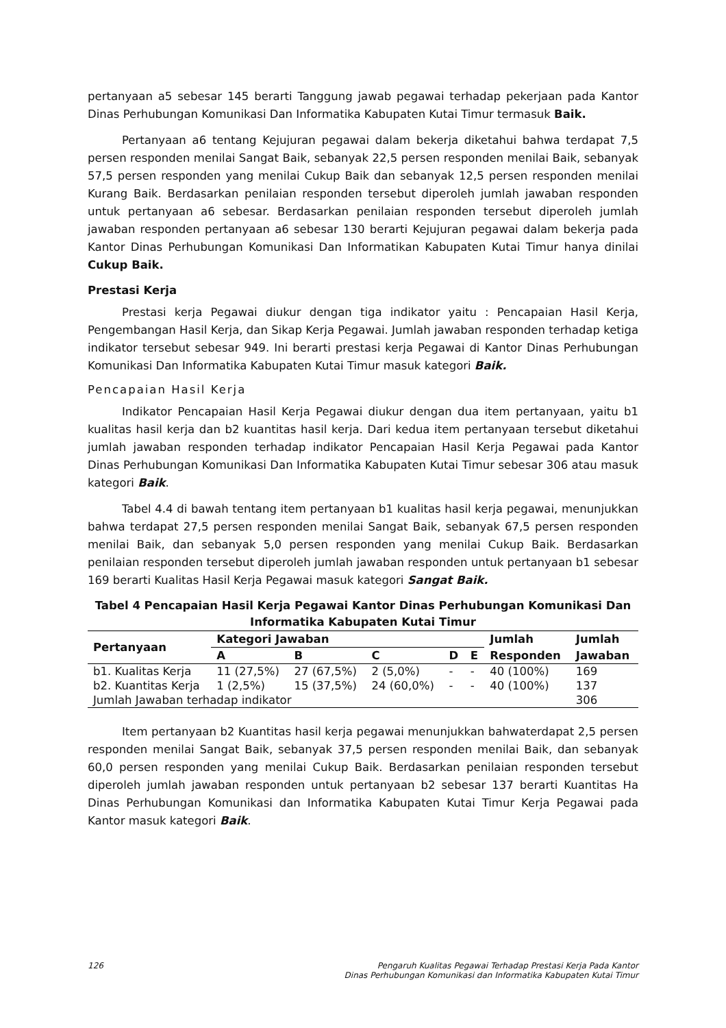pertanyaan a5 sebesar 145 berarti Tanggung jawab pegawai terhadap pekerjaan pada Kantor Dinas Perhubungan Komunikasi Dan Informatika Kabupaten Kutai Timur termasuk Baik.
Pertanyaan a6 tentang Kejujuran pegawai dalam bekerja diketahui bahwa terdapat 7,5 persen responden menilai Sangat Baik, sebanyak 22,5 persen responden menilai Baik, sebanyak 57,5 persen responden yang menilai Cukup Baik dan sebanyak 12,5 persen responden menilai Kurang Baik. Berdasarkan penilaian responden tersebut diperoleh jumlah jawaban responden untuk pertanyaan a6 sebesar. Berdasarkan penilaian responden tersebut diperoleh jumlah jawaban responden pertanyaan a6 sebesar 130 berarti Kejujuran pegawai dalam bekerja pada Kantor Dinas Perhubungan Komunikasi Dan Informatikan Kabupaten Kutai Timur hanya dinilai Cukup Baik.
Prestasi Kerja
Prestasi kerja Pegawai diukur dengan tiga indikator yaitu : Pencapaian Hasil Kerja, Pengembangan Hasil Kerja, dan Sikap Kerja Pegawai. Jumlah jawaban responden terhadap ketiga indikator tersebut sebesar 949. Ini berarti prestasi kerja Pegawai di Kantor Dinas Perhubungan Komunikasi Dan Informatika Kabupaten Kutai Timur masuk kategori Baik.
Pencapaian Hasil Kerja
Indikator Pencapaian Hasil Kerja Pegawai diukur dengan dua item pertanyaan, yaitu b1 kualitas hasil kerja dan b2 kuantitas hasil kerja. Dari kedua item pertanyaan tersebut diketahui jumlah jawaban responden terhadap indikator Pencapaian Hasil Kerja Pegawai pada Kantor Dinas Perhubungan Komunikasi Dan Informatika Kabupaten Kutai Timur sebesar 306 atau masuk kategori Baik.
Tabel 4.4 di bawah tentang item pertanyaan b1 kualitas hasil kerja pegawai, menunjukkan bahwa terdapat 27,5 persen responden menilai Sangat Baik, sebanyak 67,5 persen responden menilai Baik, dan sebanyak 5,0 persen responden yang menilai Cukup Baik. Berdasarkan penilaian responden tersebut diperoleh jumlah jawaban responden untuk pertanyaan b1 sebesar 169 berarti Kualitas Hasil Kerja Pegawai masuk kategori Sangat Baik.
Tabel 4 Pencapaian Hasil Kerja Pegawai Kantor Dinas Perhubungan Komunikasi Dan Informatika Kabupaten Kutai Timur
| Pertanyaan | Kategori Jawaban | | | | | Jumlah | Jumlah |
| --- | --- | --- | --- | --- | --- | --- | --- |
| | A | B | C | D | E | Responden | Jawaban |
| b1. Kualitas Kerja | 11 (27,5%) | 27 (67,5%) | 2 (5,0%) | - | - | 40 (100%) | 169 |
| b2. Kuantitas Kerja | 1 (2,5%) | 15 (37,5%) | 24 (60,0%) | - | - | 40 (100%) | 137 |
| Jumlah Jawaban terhadap indikator | | | | | | | 306 |
Item pertanyaan b2 Kuantitas hasil kerja pegawai menunjukkan bahwaterdapat 2,5 persen responden menilai Sangat Baik, sebanyak 37,5 persen responden menilai Baik, dan sebanyak 60,0 persen responden yang menilai Cukup Baik. Berdasarkan penilaian responden tersebut diperoleh jumlah jawaban responden untuk pertanyaan b2 sebesar 137 berarti Kuantitas Ha Dinas Perhubungan Komunikasi dan Informatika Kabupaten Kutai Timur Kerja Pegawai pada Kantor masuk kategori Baik.
126 Pengaruh Kualitas Pegawai Terhadap Prestasi Kerja Pada Kantor
Dinas Perhubungan Komunikasi dan Informatika Kabupaten Kutai Timur